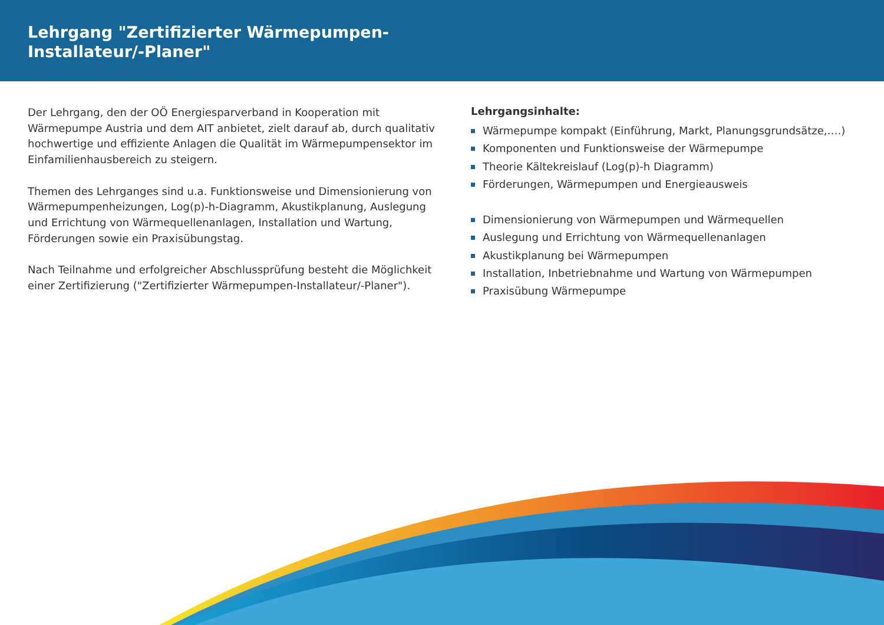Lehrgang "Zertifizierter Wärmepumpen-
Installateur/-Planer"
Der Lehrgang, den der OÖ Energiesparverband in Kooperation mit Wärmepumpe Austria und dem AIT anbietet, zielt darauf ab, durch qualitativ hochwertige und effiziente Anlagen die Qualität im Wärmepumpensektor im Einfamilienhausbereich zu steigern.
Themen des Lehrganges sind u.a. Funktionsweise und Dimensionierung von Wärmepumpenheizungen, Log(p)-h-Diagramm, Akustikplanung, Auslegung und Errichtung von Wärmequellenanlagen, Installation und Wartung, Förderungen sowie ein Praxisübungstag.
Nach Teilnahme und erfolgreicher Abschlussprüfung besteht die Möglichkeit einer Zertifizierung ("Zertifizierter Wärmepumpen-Installateur/-Planer").
Lehrgangsinhalte:
Wärmepumpe kompakt (Einführung, Markt, Planungsgrundsätze,….)
Komponenten und Funktionsweise der Wärmepumpe
Theorie Kältekreislauf (Log(p)-h Diagramm)
Förderungen, Wärmepumpen und Energieausweis
Dimensionierung von Wärmepumpen und Wärmequellen
Auslegung und Errichtung von Wärmequellenanlagen
Akustikplanung bei Wärmepumpen
Installation, Inbetriebnahme und Wartung von Wärmepumpen
Praxisübung Wärmepumpe